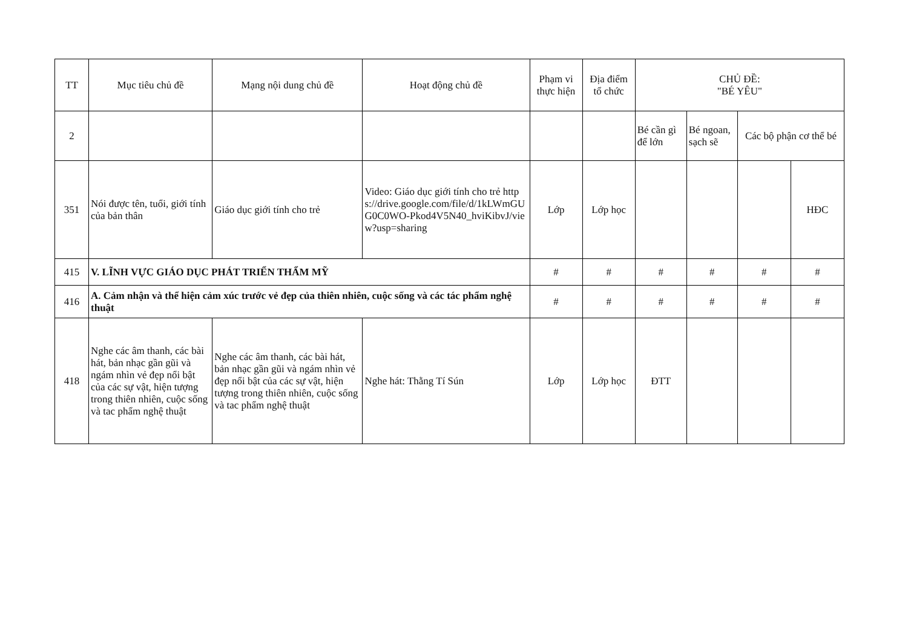| TT | Mục tiêu chủ đề | Mạng nội dung chủ đề | Hoạt động chủ đề | Phạm vi thực hiện | Địa điểm tổ chức | CHỦ ĐỀ: "BÉ YÊU" | | | |
| --- | --- | --- | --- | --- | --- | --- | --- | --- | --- |
| 2 | | | | | | Bé cần gì để lớn | Bé ngoan, sạch sẽ | Các bộ phận cơ thể bé | |
| 351 | Nói được tên, tuổi, giới tính của bản thân | Giáo dục giới tính cho trẻ | Video: Giáo dục giới tính cho trẻ https://drive.google.com/file/d/1kLWmGUG0C0WO-Pkod4V5N40_hviKibvJ/view?usp=sharing | Lớp | Lớp học | | | | HĐC |
| 415 | V. LĨNH VỰC GIÁO DỤC PHÁT TRIỂN THẨM MỸ | | | # | # | # | # | # | # |
| 416 | A. Cảm nhận và thể hiện cảm xúc trước vẻ đẹp của thiên nhiên, cuộc sống và các tác phẩm nghệ thuật | | | # | # | # | # | # | # |
| 418 | Nghe các âm thanh, các bài hát, bản nhạc gần gũi và ngám nhìn vẻ đẹp nổi bật của các sự vật, hiện tượng trong thiên nhiên, cuộc sống và tac phẩm nghệ thuật | Nghe các âm thanh, các bài hát, bản nhạc gần gũi và ngám nhìn vẻ đẹp nổi bật của các sự vật, hiện tượng trong thiên nhiên, cuộc sống và tac phẩm nghệ thuật | Nghe hát: Thằng Tí Sún | Lớp | Lớp học | ĐTT | | | |